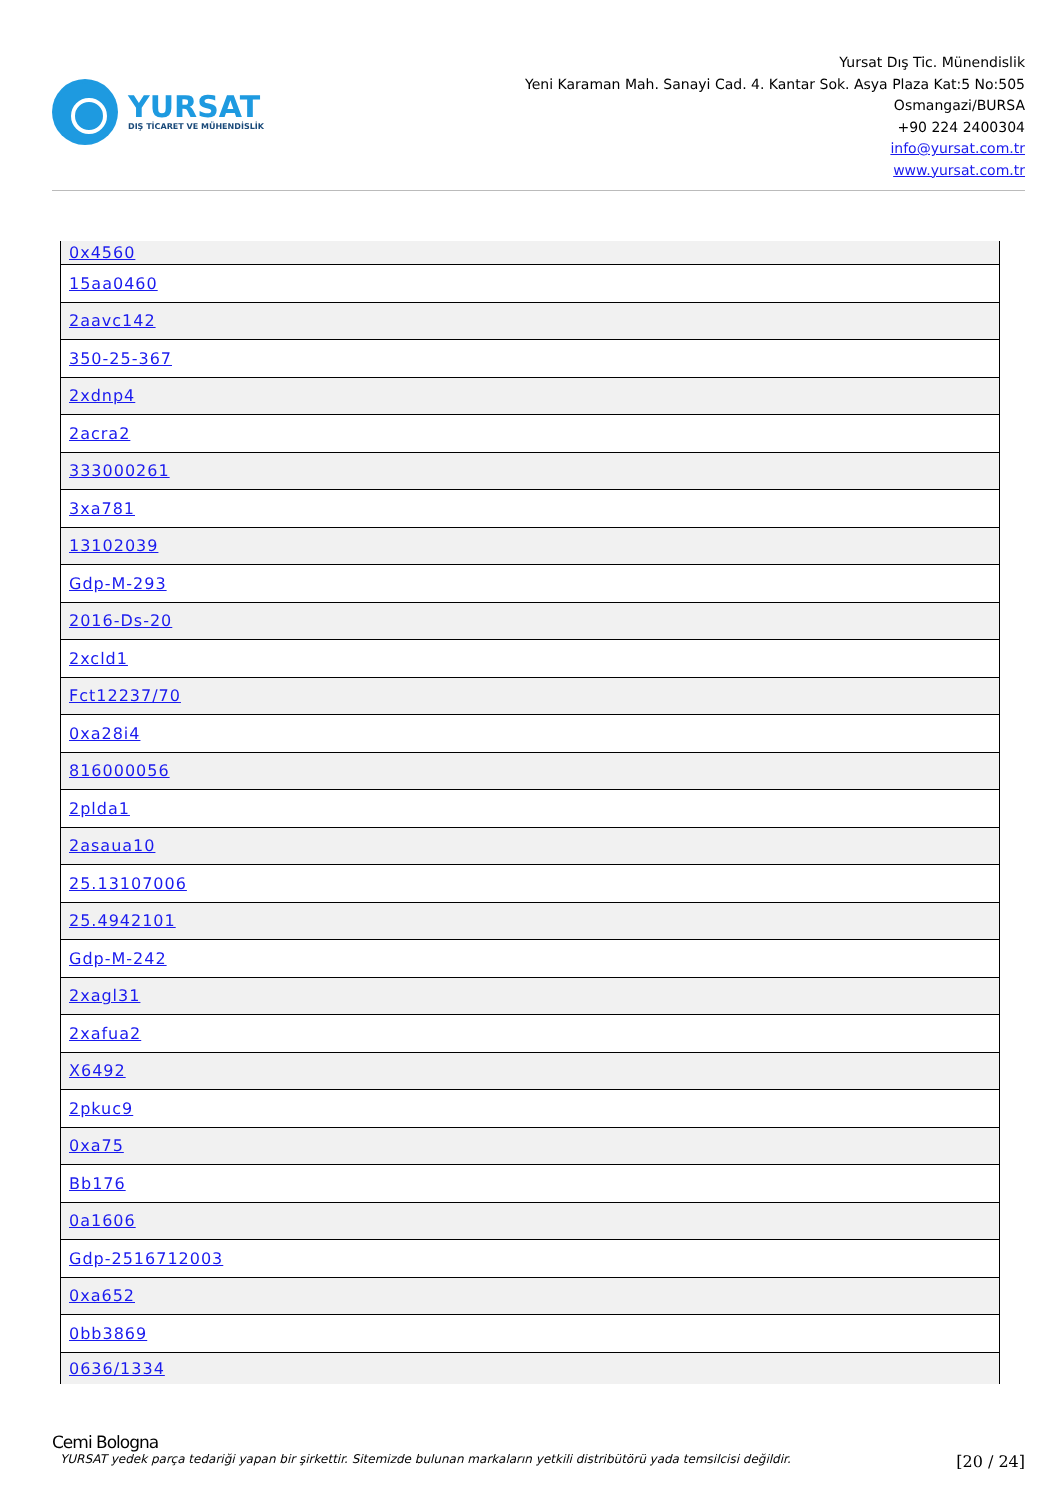YURSAT
DIŞ TİCARET VE MÜHENDİSLİK
Yursat Dış Tic. Münendislik
Yeni Karaman Mah. Sanayi Cad. 4. Kantar Sok. Asya Plaza Kat:5 No:505
Osmangazi/BURSA
+90 224 2400304
info@yursat.com.tr
www.yursat.com.tr
| 0x4560 |
| 15aa0460 |
| 2aavc142 |
| 350-25-367 |
| 2xdnp4 |
| 2acra2 |
| 333000261 |
| 3xa781 |
| 13102039 |
| Gdp-M-293 |
| 2016-Ds-20 |
| 2xcld1 |
| Fct12237/70 |
| 0xa28i4 |
| 816000056 |
| 2plda1 |
| 2asaua10 |
| 25.13107006 |
| 25.4942101 |
| Gdp-M-242 |
| 2xagl31 |
| 2xafua2 |
| X6492 |
| 2pkuc9 |
| 0xa75 |
| Bb176 |
| 0a1606 |
| Gdp-2516712003 |
| 0xa652 |
| 0bb3869 |
| 0636/1334 |
Cemi Bologna
YURSAT yedek parça tedariği yapan bir şirkettir. Sitemizde bulunan markaların yetkili distribütörü yada temsilcisi değildir. [20 / 24]